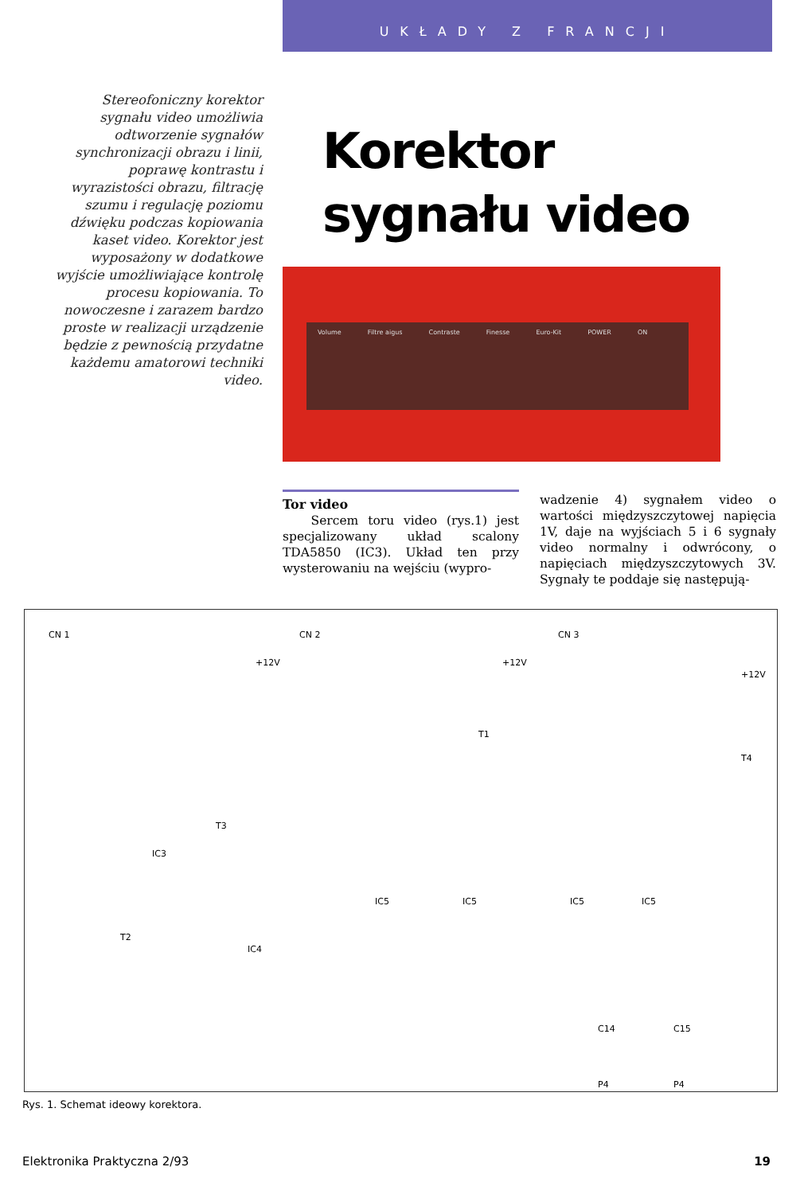UKŁADY Z FRANCJI
Stereofoniczny korektor sygnału video umożliwia odtworzenie sygnałów synchronizacji obrazu i linii, poprawę kontrastu i wyrazistości obrazu, filtrację szumu i regulację poziomu dźwięku podczas kopiowania kaset video. Korektor jest wyposażony w dodatkowe wyjście umożliwiające kontrolę procesu kopiowania. To nowoczesne i zarazem bardzo proste w realizacji urządzenie będzie z pewnością przydatne każdemu amatorowi techniki video.
Korektor
sygnału video
Volume Filtre aigus Contraste Finesse Euro-Kit POWER ON
Tor video
Sercem toru video (rys.1) jest specjalizowany układ scalony TDA5850 (IC3). Układ ten przy wysterowaniu na wejściu (wypro-
wadzenie 4) sygnałem video o wartości międzyszczytowej napięcia 1V, daje na wyjściach 5 i 6 sygnały video normalny i odwrócony, o napięciach międzyszczytowych 3V. Sygnały te poddaje się następują-
CN 1 CN 2 CN 3
IC3
IC4
IC5 IC5 IC5 IC5
T1
T3
T2
T4
+12V +12V
+12V
C14 C15
P4 P4
Rys. 1. Schemat ideowy korektora.
Elektronika Praktyczna 2/93 19